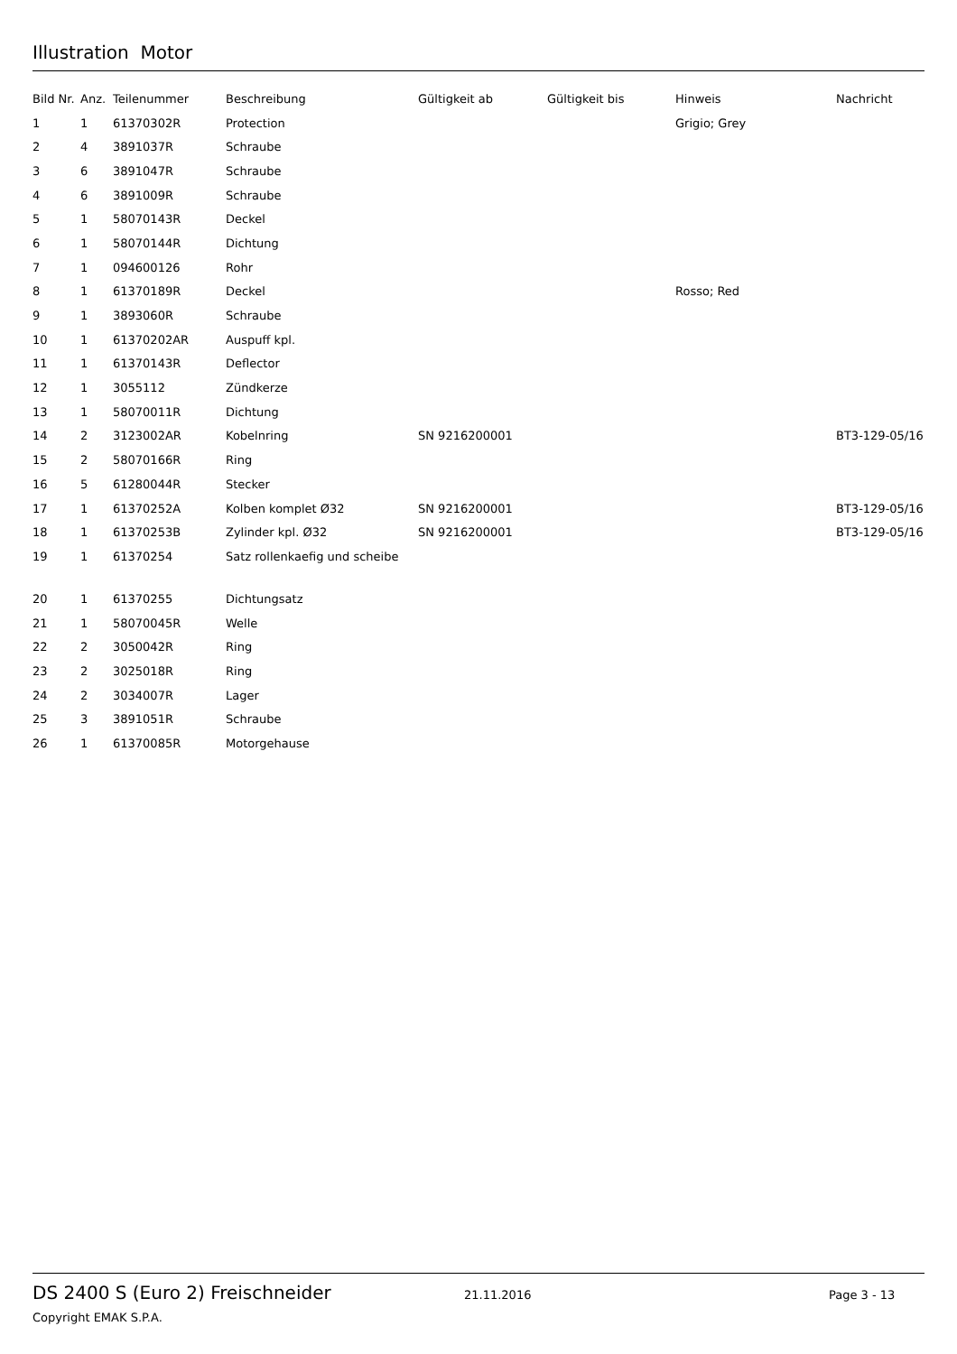Illustration Motor
| Bild Nr. | Anz. | Teilenummer | Beschreibung | Gültigkeit ab | Gültigkeit bis | Hinweis | Nachricht |
| --- | --- | --- | --- | --- | --- | --- | --- |
| 1 | 1 | 61370302R | Protection | | | Grigio; Grey | |
| 2 | 4 | 3891037R | Schraube | | | | |
| 3 | 6 | 3891047R | Schraube | | | | |
| 4 | 6 | 3891009R | Schraube | | | | |
| 5 | 1 | 58070143R | Deckel | | | | |
| 6 | 1 | 58070144R | Dichtung | | | | |
| 7 | 1 | 094600126 | Rohr | | | | |
| 8 | 1 | 61370189R | Deckel | | | Rosso; Red | |
| 9 | 1 | 3893060R | Schraube | | | | |
| 10 | 1 | 61370202AR | Auspuff kpl. | | | | |
| 11 | 1 | 61370143R | Deflector | | | | |
| 12 | 1 | 3055112 | Zündkerze | | | | |
| 13 | 1 | 58070011R | Dichtung | | | | |
| 14 | 2 | 3123002AR | Kobelnring | SN 9216200001 | | | BT3-129-05/16 |
| 15 | 2 | 58070166R | Ring | | | | |
| 16 | 5 | 61280044R | Stecker | | | | |
| 17 | 1 | 61370252A | Kolben komplet Ø32 | SN 9216200001 | | | BT3-129-05/16 |
| 18 | 1 | 61370253B | Zylinder kpl. Ø32 | SN 9216200001 | | | BT3-129-05/16 |
| 19 | 1 | 61370254 | Satz rollenkaefig und scheibe | | | | |
| 20 | 1 | 61370255 | Dichtungsatz | | | | |
| 21 | 1 | 58070045R | Welle | | | | |
| 22 | 2 | 3050042R | Ring | | | | |
| 23 | 2 | 3025018R | Ring | | | | |
| 24 | 2 | 3034007R | Lager | | | | |
| 25 | 3 | 3891051R | Schraube | | | | |
| 26 | 1 | 61370085R | Motorgehause | | | | |
DS 2400 S (Euro 2) Freischneider 21.11.2016 Page 3 - 13
Copyright EMAK S.P.A.